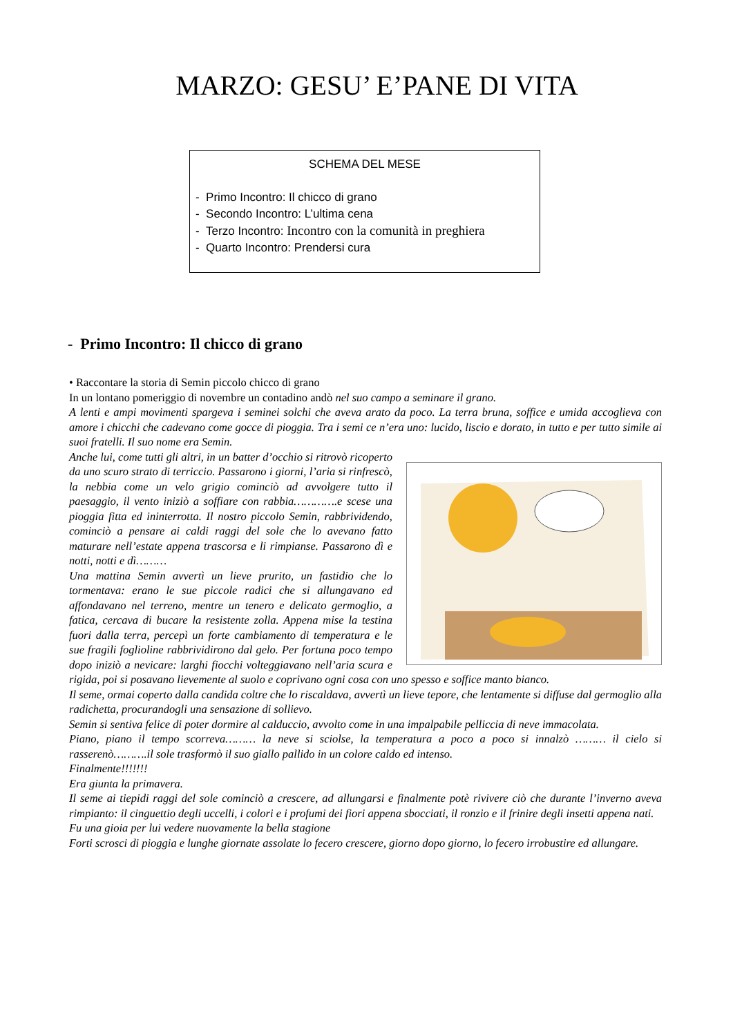MARZO: GESU’ E’PANE DI VITA
SCHEMA DEL MESE
- Primo Incontro: Il chicco di grano
- Secondo Incontro: L’ultima cena
- Terzo Incontro: Incontro con la comunità in preghiera
- Quarto Incontro: Prendersi cura
- Primo Incontro: Il chicco di grano
• Raccontare la storia di Semin piccolo chicco di grano
In un lontano pomeriggio di novembre un contadino andò nel suo campo a seminare il grano.
A lenti e ampi movimenti spargeva i seminei solchi che aveva arato da poco. La terra bruna, soffice e umida accoglieva con amore i chicchi che cadevano come gocce di pioggia. Tra i semi ce n’era uno: lucido, liscio e dorato, in tutto e per tutto simile ai suoi fratelli. Il suo nome era Semin.
Anche lui, come tutti gli altri, in un batter d’occhio si ritrovò ricoperto da uno scuro strato di terriccio. Passarono i giorni, l’aria si rinfrescò, la nebbia come un velo grigio cominciò ad avvolgere tutto il paesaggio, il vento iniziò a soffiare con rabbia………….e scese una pioggia fitta ed ininterrotta. Il nostro piccolo Semin, rabbrividendo, cominciò a pensare ai caldi raggi del sole che lo avevano fatto maturare nell’estate appena trascorsa e li rimpianse. Passarono dì e notti, notti e dì………
Una mattina Semin avvertì un lieve prurito, un fastidio che lo tormentava: erano le sue piccole radici che si allungavano ed affondavano nel terreno, mentre un tenero e delicato germoglio, a fatica, cercava di bucare la resistente zolla. Appena mise la testina fuori dalla terra, percepì un forte cambiamento di temperatura e le sue fragili foglioline rabbrividirono dal gelo. Per fortuna poco tempo dopo iniziò a nevicare: larghi fiocchi volteggiavano nell’aria scura e rigida, poi si posavano lievemente al suolo e coprivano ogni cosa con uno spesso e soffice manto bianco.
Il seme, ormai coperto dalla candida coltre che lo riscaldava, avvertì un lieve tepore, che lentamente si diffuse dal germoglio alla radichetta, procurandogli una sensazione di sollievo.
Semin si sentiva felice di poter dormire al calduccio, avvolto come in una impalpabile pelliccia di neve immacolata.
Piano, piano il tempo scorreva……… la neve si sciolse, la temperatura a poco a poco si innalzò ……… il cielo si rasserenò……….il sole trasformò il suo giallo pallido in un colore caldo ed intenso.
Finalmente!!!!!!!
Era giunta la primavera.
Il seme ai tiepidi raggi del sole cominciò a crescere, ad allungarsi e finalmente potè rivivere ciò che durante l’inverno aveva rimpianto: il cinguettio degli uccelli, i colori e i profumi dei fiori appena sbocciati, il ronzio e il frinire degli insetti appena nati.
Fu una gioia per lui vedere nuovamente la bella stagione
Forti scrosci di pioggia e lunghe giornate assolate lo fecero crescere, giorno dopo giorno, lo fecero irrobustire ed allungare.